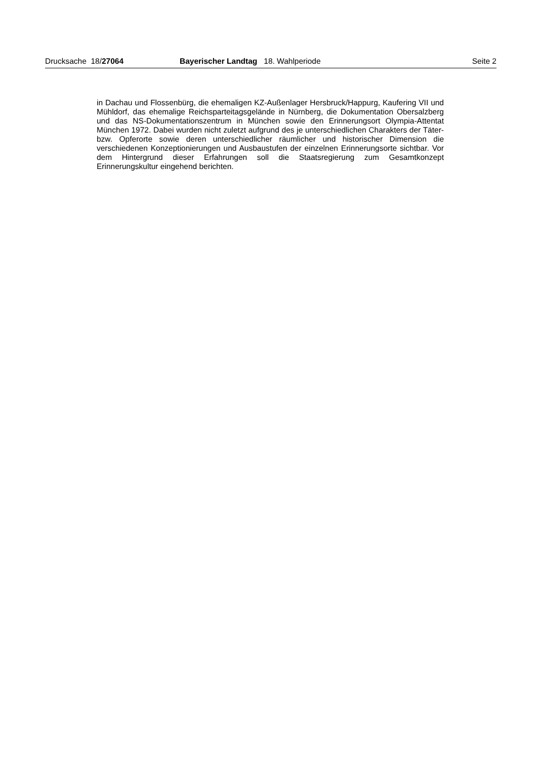Drucksache 18/27064 Bayerischer Landtag 18. Wahlperiode Seite 2
in Dachau und Flossenbürg, die ehemaligen KZ-Außenlager Hersbruck/Happurg, Kaufering VII und Mühldorf, das ehemalige Reichsparteitagsgelände in Nürnberg, die Dokumentation Obersalzberg und das NS-Dokumentationszentrum in München sowie den Erinnerungsort Olympia-Attentat München 1972. Dabei wurden nicht zuletzt aufgrund des je unterschiedlichen Charakters der Täter- bzw. Opferorte sowie deren unterschiedlicher räumlicher und historischer Dimension die verschiedenen Konzeptionierungen und Ausbaustufen der einzelnen Erinnerungsorte sichtbar. Vor dem Hintergrund dieser Erfahrungen soll die Staatsregierung zum Gesamtkonzept Erinnerungskultur eingehend berichten.